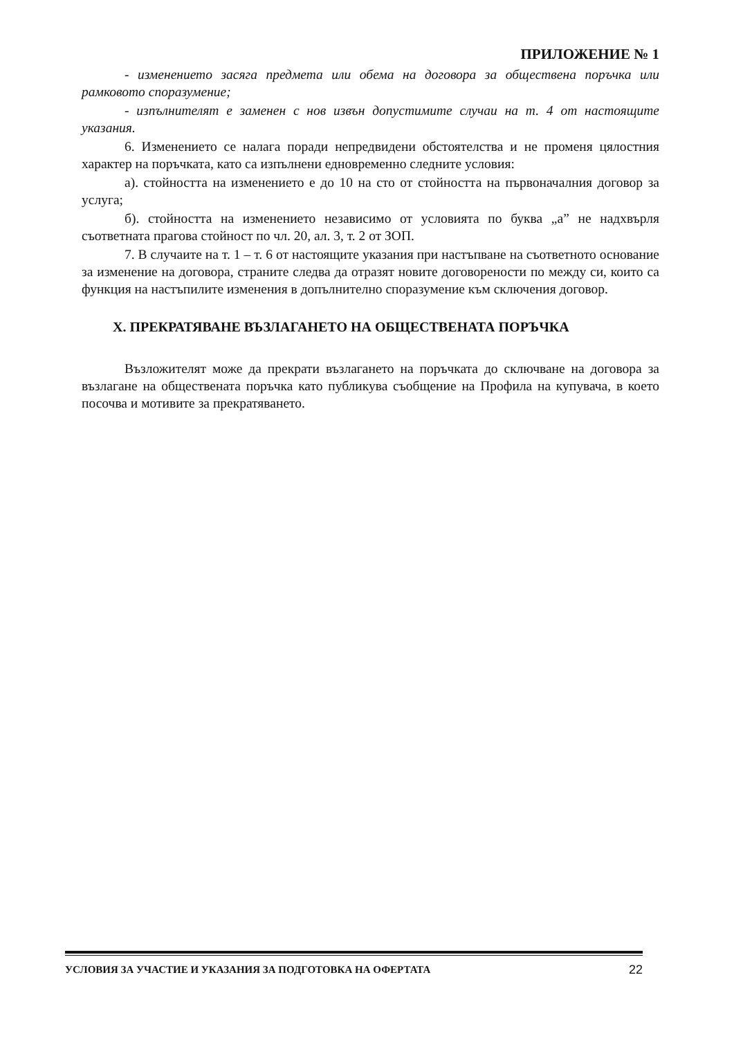ПРИЛОЖЕНИЕ № 1
- изменението засяга предмета или обема на договора за обществена поръчка или рамковото споразумение;
- изпълнителят е заменен с нов извън допустимите случаи на т. 4 от настоящите указания.
6. Изменението се налага поради непредвидени обстоятелства и не променя цялостния характер на поръчката, като са изпълнени едновременно следните условия:
а). стойността на изменението е до 10 на сто от стойността на първоначалния договор за услуга;
б). стойността на изменението независимо от условията по буква „а” не надхвърля съответната прагова стойност по чл. 20, ал. 3, т. 2 от ЗОП.
7. В случаите на т. 1 – т. 6 от настоящите указания при настъпване на съответното основание за изменение на договора, страните следва да отразят новите договорености по между си, които са функция на настъпилите изменения в допълнително споразумение към сключения договор.
Х. ПРЕКРАТЯВАНЕ ВЪЗЛАГАНЕТО НА ОБЩЕСТВЕНАТА ПОРЪЧКА
Възложителят може да прекрати възлагането на поръчката до сключване на договора за възлагане на обществената поръчка като публикува съобщение на Профила на купувача, в което посочва и мотивите за прекратяването.
УСЛОВИЯ ЗА УЧАСТИЕ И УКАЗАНИЯ ЗА ПОДГОТОВКА НА ОФЕРТАТА 22